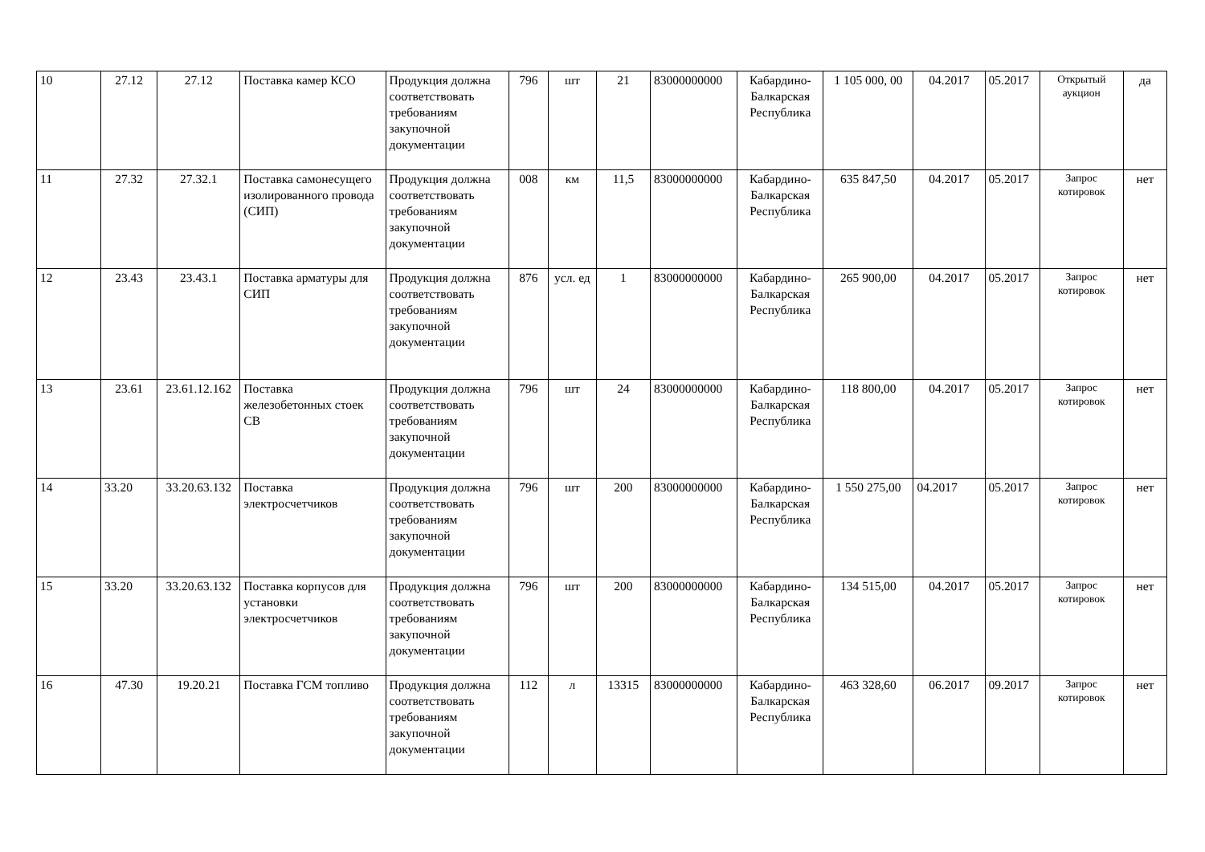| 10 | 27.12 | 27.12 | Поставка камер КСО | Продукция должна соответствовать требованиям закупочной документации | 796 | шт | 21 | 83000000000 | Кабардино-Балкарская Республика | 1 105 000, 00 | 04.2017 | 05.2017 | Открытый аукцион | да |
| 11 | 27.32 | 27.32.1 | Поставка самонесущего изолированного провода (СИП) | Продукция должна соответствовать требованиям закупочной документации | 008 | км | 11,5 | 83000000000 | Кабардино-Балкарская Республика | 635 847,50 | 04.2017 | 05.2017 | Запрос котировок | нет |
| 12 | 23.43 | 23.43.1 | Поставка арматуры для СИП | Продукция должна соответствовать требованиям закупочной документации | 876 | усл. ед | 1 | 83000000000 | Кабардино-Балкарская Республика | 265 900,00 | 04.2017 | 05.2017 | Запрос котировок | нет |
| 13 | 23.61 | 23.61.12.162 | Поставка железобетонных стоек СВ | Продукция должна соответствовать требованиям закупочной документации | 796 | шт | 24 | 83000000000 | Кабардино-Балкарская Республика | 118 800,00 | 04.2017 | 05.2017 | Запрос котировок | нет |
| 14 | 33.20 | 33.20.63.132 | Поставка электросчетчиков | Продукция должна соответствовать требованиям закупочной документации | 796 | шт | 200 | 83000000000 | Кабардино-Балкарская Республика | 1 550 275,00 | 04.2017 | 05.2017 | Запрос котировок | нет |
| 15 | 33.20 | 33.20.63.132 | Поставка корпусов для установки электросчетчиков | Продукция должна соответствовать требованиям закупочной документации | 796 | шт | 200 | 83000000000 | Кабардино-Балкарская Республика | 134 515,00 | 04.2017 | 05.2017 | Запрос котировок | нет |
| 16 | 47.30 | 19.20.21 | Поставка ГСМ топливо | Продукция должна соответствовать требованиям закупочной документации | 112 | л | 13315 | 83000000000 | Кабардино-Балкарская Республика | 463 328,60 | 06.2017 | 09.2017 | Запрос котировок | нет |